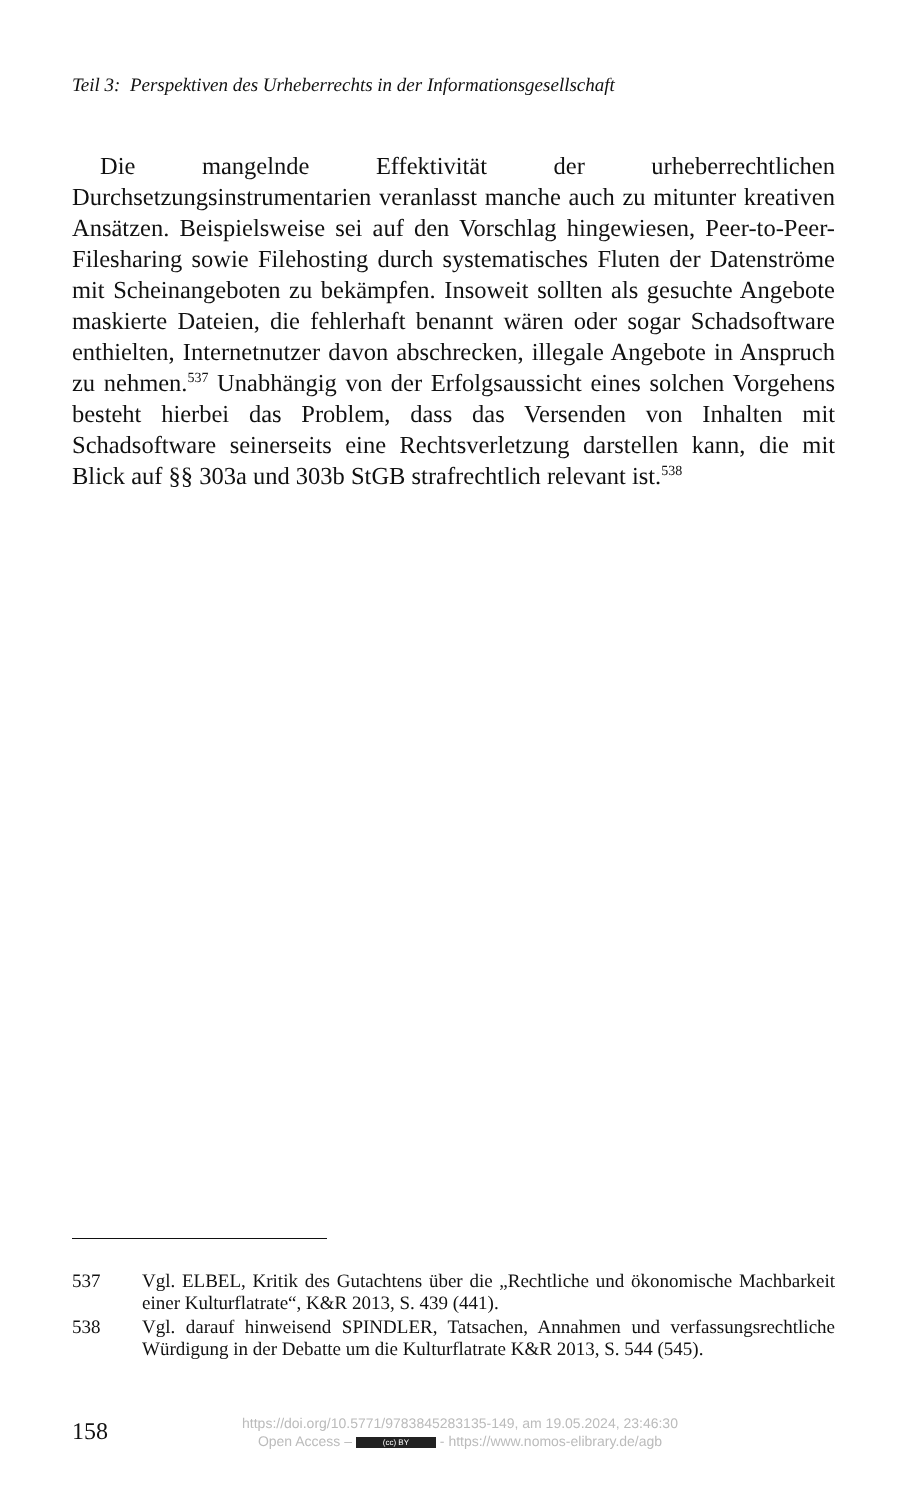Teil 3: Perspektiven des Urheberrechts in der Informationsgesellschaft
Die mangelnde Effektivität der urheberrechtlichen Durchsetzungsinstrumentarien veranlasst manche auch zu mitunter kreativen Ansätzen. Beispielsweise sei auf den Vorschlag hingewiesen, Peer-to-Peer-Filesharing sowie Filehosting durch systematisches Fluten der Datenströme mit Scheinangeboten zu bekämpfen. Insoweit sollten als gesuchte Angebote maskierte Dateien, die fehlerhaft benannt wären oder sogar Schadsoftware enthielten, Internetnutzer davon abschrecken, illegale Angebote in Anspruch zu nehmen.<sup>537</sup> Unabhängig von der Erfolgsaussicht eines solchen Vorgehens besteht hierbei das Problem, dass das Versenden von Inhalten mit Schadsoftware seinerseits eine Rechtsverletzung darstellen kann, die mit Blick auf §§ 303a und 303b StGB strafrechtlich relevant ist.<sup>538</sup>
537 Vgl. ELBEL, Kritik des Gutachtens über die „Rechtliche und ökonomische Machbarkeit einer Kulturflatrate“, K&R 2013, S. 439 (441).
538 Vgl. darauf hinweisend SPINDLER, Tatsachen, Annahmen und verfassungsrechtliche Würdigung in der Debatte um die Kulturflatrate K&R 2013, S. 544 (545).
158
https://doi.org/10.5771/9783845283135-149, am 19.05.2024, 23:46:30
Open Access – (cc) BY - https://www.nomos-elibrary.de/agb